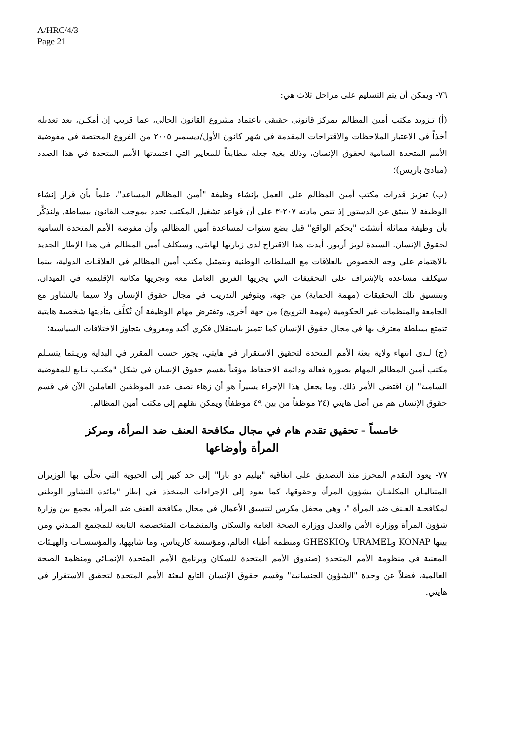A/HRC/4/3
Page 21
٧٦- ويمكن أن يتم التسليم على مراحل ثلاث هي:
(أ) تـزويد مكتب أمين المظالم بمركز قانوني حقيقي باعتماد مشروع القانون الحالي، عما قريب إن أمكـن، بعد تعديله أخذاً في الاعتبار الملاحظات والاقتراحات المقدمة في شهر كانون الأول/ديسمبر ٢٠٠٥ من الفروع المختصة في مفوضية الأمم المتحدة السامية لحقوق الإنسان، وذلك بغية جعله مطابقاً للمعايير التي اعتمدتها الأمم المتحدة في هذا الصدد (مبادئ باريس)؛
(ب) تعزيز قدرات مكتب أمين المظالم على العمل بإنشاء وظيفة "أمين المظالم المساعد"، علماً بأن قرار إنشاء الوظيفة لا ينبثق عن الدستور إذ تنص مادته ٢٠٧-٣ على أن قواعد تشغيل المكتب تحدد بموجب القانون ببساطة. ولنذكِّر بأن وظيفة مماثلة أنشئت "بحكم الواقع" قبل بضع سنوات لمساعدة أمين المظالم، وأن مفوضة الأمم المتحدة السامية لحقوق الإنسان، السيدة لويز أربور، أيدت هذا الاقتراح لدى زيارتها لهايتي. وسيكلف أمين المظالم في هذا الإطار الجديد بالاهتمام على وجه الخصوص بالعلاقات مع السلطات الوطنية وبتمثيل مكتب أمين المظالم في العلاقـات الدولية، بينما سيكلف مساعده بالإشراف على التحقيقات التي يجريها الفريق العامل معه وتجريها مكاتبه الإقليمية في الميدان، وبتنسيق تلك التحقيقات (مهمة الحماية) من جهة، وبتوفير التدريب في مجال حقوق الإنسان ولا سيما بالتشاور مع الجامعة والمنظمات غير الحكومية (مهمة الترويج) من جهة أخرى. وتفترض مهام الوظيفة أن تُكلَّف بتأديتها شخصية هايتية تتمتع بسلطة معترف بها في مجال حقوق الإنسان كما تتميز باستقلال فكري أكيد ومعروف يتجاوز الاختلافات السياسية؛
(ج) لـدى انتهاء ولاية بعثة الأمم المتحدة لتحقيق الاستقرار في هايتي، يجوز حسب المقرر في البداية وريـثما يتسـلم مكتب أمين المظالم المهام بصورة فعالة ودائمة الاحتفاظ مؤقتاً بقسم حقوق الإنسان في شكل "مكتـب تـابع للمفوضية السامية" إن اقتضى الأمر ذلك. وما يجعل هذا الإجراء يسيراً هو أن زهاء نصف عدد الموظفين العاملين الآن في قسم حقوق الإنسان هم من أصل هايتي (٢٤ موظفاً من بين ٤٩ موظفاً) ويمكن نقلهم إلى مكتب أمين المظالم.
خامساً - تحقيق تقدم هام في مجال مكافحة العنف ضد المرأة، ومركز المرأة وأوضاعها
٧٧- يعود التقدم المحرز منذ التصديق على اتفاقية "بيليم دو بارا" إلى حد كبير إلى الحيوية التي تحلّى بها الوزيران المتتاليـان المكلفـان بشؤون المرأة وحقوقها، كما يعود إلى الإجراءات المتخذة في إطار "مائدة التشاور الوطني لمكافحـة العـنف ضد المرأة "، وهي محفل مكرس لتنسيق الأعمال في مجال مكافحة العنف ضد المرأة، يجمع بين وزارة شؤون المرأة ووزارة الأمن والعدل ووزارة الصحة العامة والسكان والمنظمات المتخصصة التابعة للمجتمع المـدني ومن بينها KONAP وURAMEL وGHESKIO ومنظمة أطباء العالم، ومؤسسة كاريتاس، وما شابهها، والمؤسسـات والهيـئات المعنية في منظومة الأمم المتحدة (صندوق الأمم المتحدة للسكان وبرنامج الأمم المتحدة الإنمـائي ومنظمة الصحة العالمية، فضلاً عن وحدة "الشؤون الجنسانية" وقسم حقوق الإنسان التابع لبعثة الأمم المتحدة لتحقيق الاستقرار في هايتي.